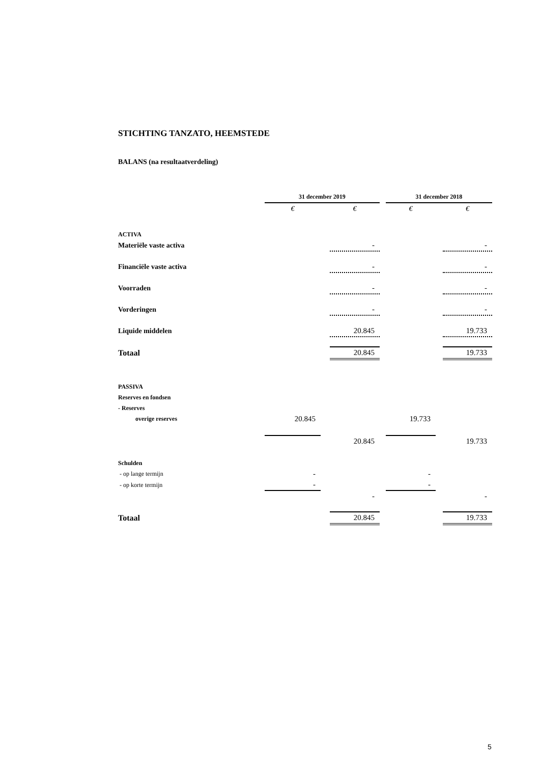STICHTING TANZATO, HEEMSTEDE
BALANS (na resultaatverdeling)
| | 31 december 2019 | | | | 31 december 2018 | | |
| --- | --- | --- | --- | --- | --- | --- | --- |
| | € | | € | | € | | € |
| ACTIVA | | | | | | | |
| Materiële vaste activa | | | - | | | | - |
| Financiële vaste activa | | | - | | | | - |
| Voorraden | | | - | | | | - |
| Vorderingen | | | - | | | | - |
| Liquide middelen | | | 20.845 | | | | 19.733 |
| Totaal | | | 20.845 | | | | 19.733 |
| PASSIVA | | | | | | | |
| Reserves en fondsen | | | | | | | |
| - Reserves | | | | | | | |
| overige reserves | 20.845 | | | | 19.733 | | |
| | | | 20.845 | | | | 19.733 |
| Schulden | | | | | | | |
| - op lange termijn | - | | | | - | | |
| - op korte termijn | - | | | | - | | |
| | | | - | | | | - |
| Totaal | | | 20.845 | | | | 19.733 |
5